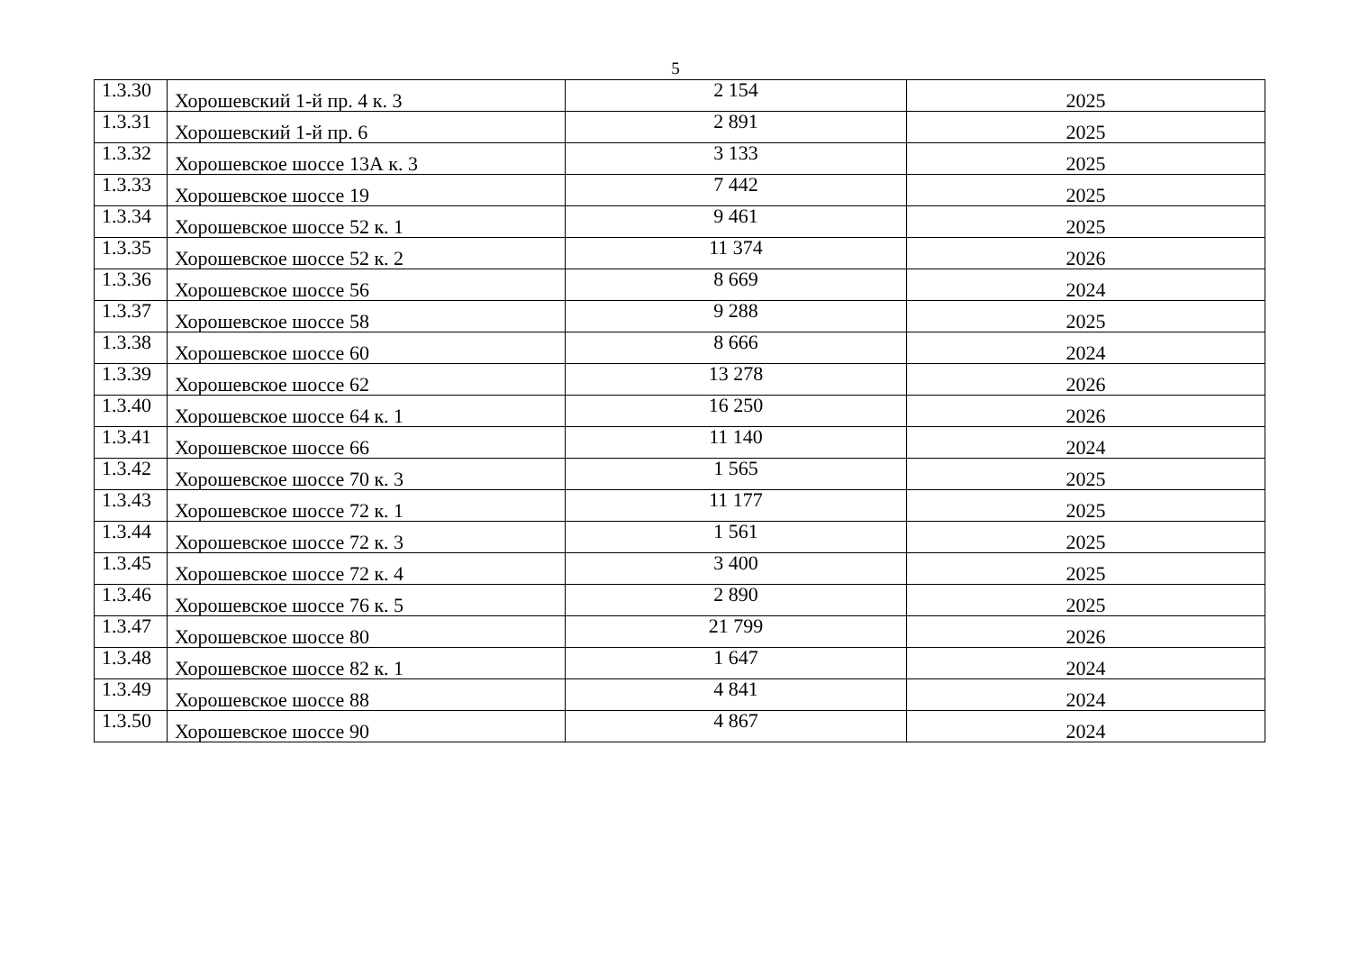5
| 1.3.30 | Хорошевский 1-й пр. 4 к. 3 | 2 154 | 2025 |
| 1.3.31 | Хорошевский 1-й пр. 6 | 2 891 | 2025 |
| 1.3.32 | Хорошевское шоссе 13А к. 3 | 3 133 | 2025 |
| 1.3.33 | Хорошевское шоссе 19 | 7 442 | 2025 |
| 1.3.34 | Хорошевское шоссе 52 к. 1 | 9 461 | 2025 |
| 1.3.35 | Хорошевское шоссе 52 к. 2 | 11 374 | 2026 |
| 1.3.36 | Хорошевское шоссе 56 | 8 669 | 2024 |
| 1.3.37 | Хорошевское шоссе 58 | 9 288 | 2025 |
| 1.3.38 | Хорошевское шоссе 60 | 8 666 | 2024 |
| 1.3.39 | Хорошевское шоссе 62 | 13 278 | 2026 |
| 1.3.40 | Хорошевское шоссе 64 к. 1 | 16 250 | 2026 |
| 1.3.41 | Хорошевское шоссе 66 | 11 140 | 2024 |
| 1.3.42 | Хорошевское шоссе 70 к. 3 | 1 565 | 2025 |
| 1.3.43 | Хорошевское шоссе 72 к. 1 | 11 177 | 2025 |
| 1.3.44 | Хорошевское шоссе 72 к. 3 | 1 561 | 2025 |
| 1.3.45 | Хорошевское шоссе 72 к. 4 | 3 400 | 2025 |
| 1.3.46 | Хорошевское шоссе 76 к. 5 | 2 890 | 2025 |
| 1.3.47 | Хорошевское шоссе 80 | 21 799 | 2026 |
| 1.3.48 | Хорошевское шоссе 82 к. 1 | 1 647 | 2024 |
| 1.3.49 | Хорошевское шоссе 88 | 4 841 | 2024 |
| 1.3.50 | Хорошевское шоссе 90 | 4 867 | 2024 |